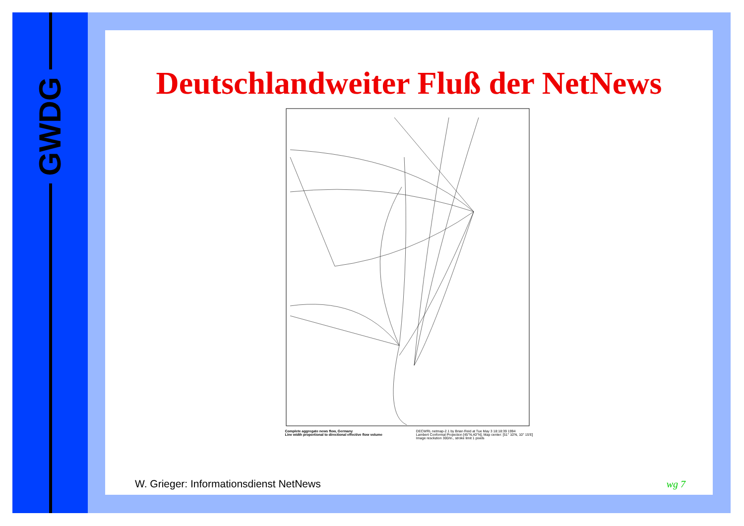GWDG
Deutschlandweiter Fluß der NetNews
Complete aggregate news flow, Germany
Line width proportional to directional effective flow volume
DECWRL netmap-2.1 by Brian Reid at Tue May 3 18:18:39 1994
Lambert Conformal Projection [45°N,40°N], Map center: [51° 10'N, 10° 15'E]
Image resolution 300/in., stroke limit 1 pixels
W. Grieger: Informationsdienst NetNews
wg 7